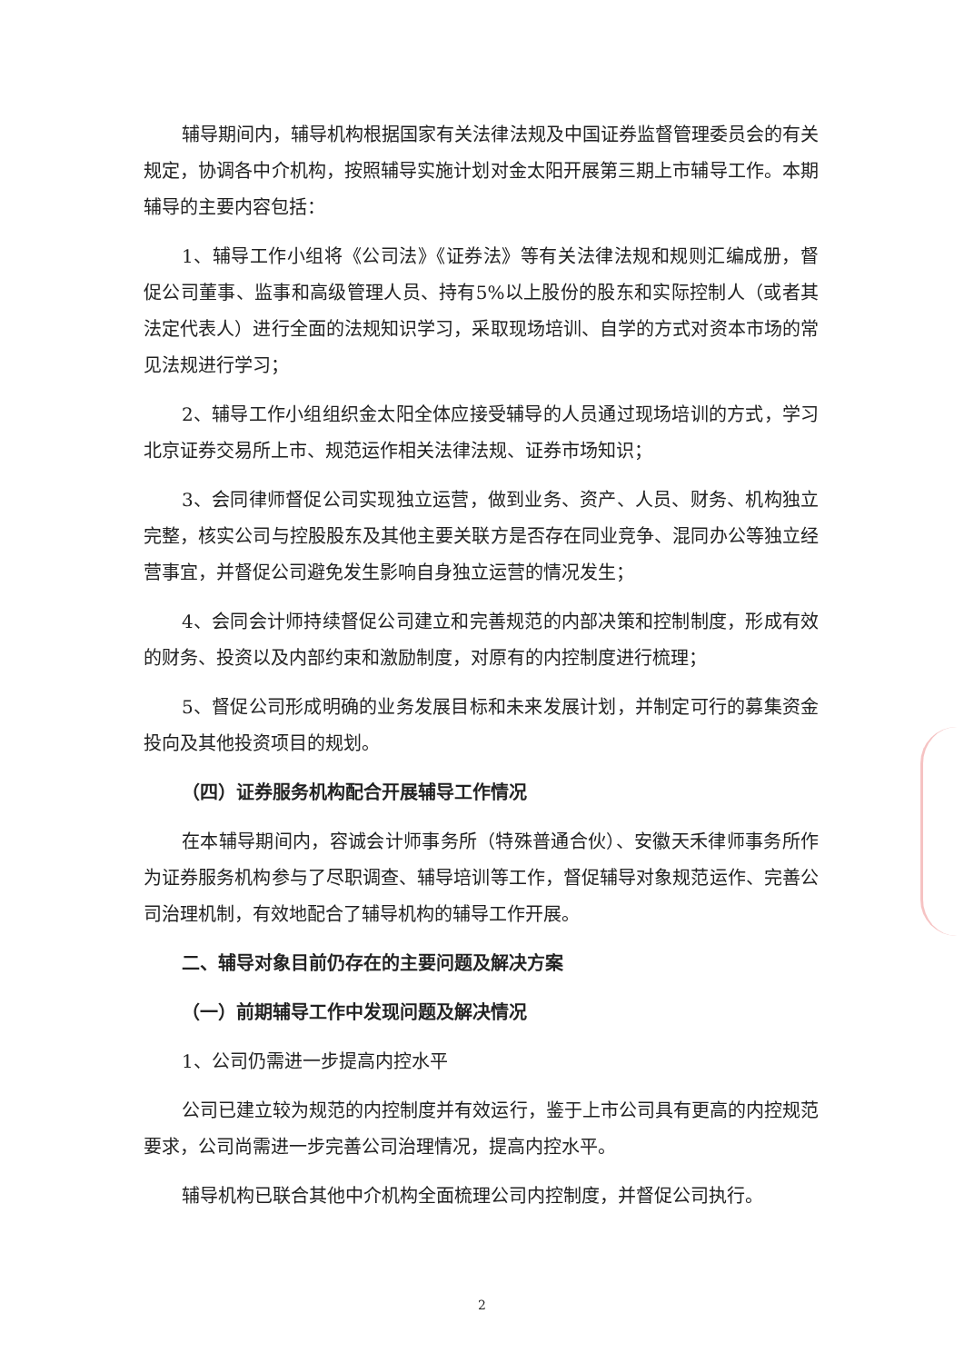辅导期间内，辅导机构根据国家有关法律法规及中国证券监督管理委员会的有关规定，协调各中介机构，按照辅导实施计划对金太阳开展第三期上市辅导工作。本期辅导的主要内容包括：
1、辅导工作小组将《公司法》《证券法》等有关法律法规和规则汇编成册，督促公司董事、监事和高级管理人员、持有5%以上股份的股东和实际控制人（或者其法定代表人）进行全面的法规知识学习，采取现场培训、自学的方式对资本市场的常见法规进行学习；
2、辅导工作小组组织金太阳全体应接受辅导的人员通过现场培训的方式，学习北京证券交易所上市、规范运作相关法律法规、证券市场知识；
3、会同律师督促公司实现独立运营，做到业务、资产、人员、财务、机构独立完整，核实公司与控股股东及其他主要关联方是否存在同业竞争、混同办公等独立经营事宜，并督促公司避免发生影响自身独立运营的情况发生；
4、会同会计师持续督促公司建立和完善规范的内部决策和控制制度，形成有效的财务、投资以及内部约束和激励制度，对原有的内控制度进行梳理；
5、督促公司形成明确的业务发展目标和未来发展计划，并制定可行的募集资金投向及其他投资项目的规划。
（四）证券服务机构配合开展辅导工作情况
在本辅导期间内，容诚会计师事务所（特殊普通合伙）、安徽天禾律师事务所作为证券服务机构参与了尽职调查、辅导培训等工作，督促辅导对象规范运作、完善公司治理机制，有效地配合了辅导机构的辅导工作开展。
二、辅导对象目前仍存在的主要问题及解决方案
（一）前期辅导工作中发现问题及解决情况
1、公司仍需进一步提高内控水平
公司已建立较为规范的内控制度并有效运行，鉴于上市公司具有更高的内控规范要求，公司尚需进一步完善公司治理情况，提高内控水平。
辅导机构已联合其他中介机构全面梳理公司内控制度，并督促公司执行。
2